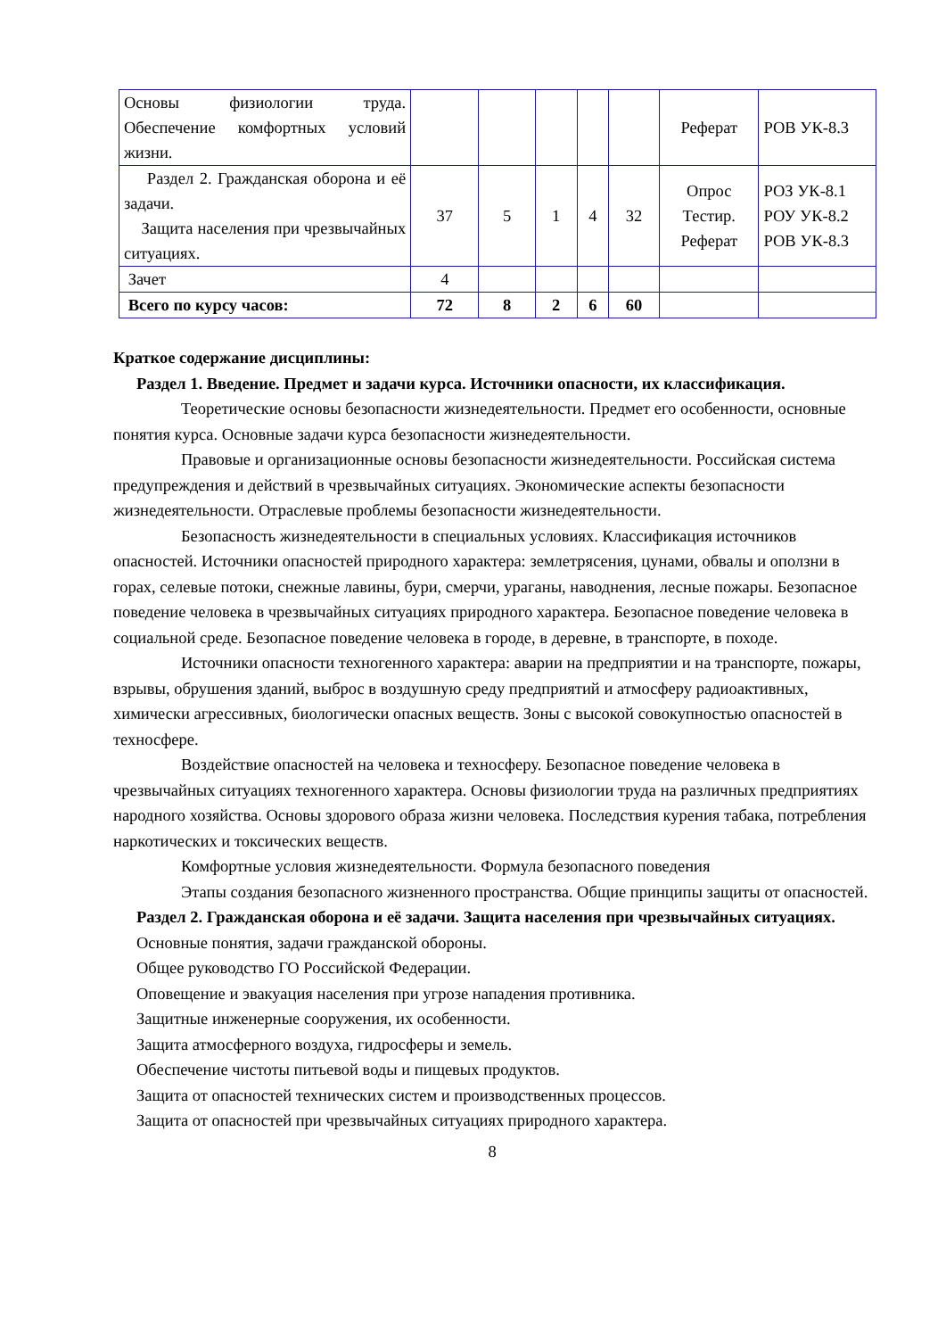| Основы физиологии труда. Обеспечение комфортных условий жизни. | | | | | | Реферат | РОВ УК-8.3 |
| Раздел 2. Гражданская оборона и её задачи. Защита населения при чрезвычайных ситуациях. | 37 | 5 | 1 | 4 | 32 | Опрос Тестир. Реферат | РОЗ УК-8.1 РОУ УК-8.2 РОВ УК-8.3 |
| Зачет | 4 | | | | | | |
| Всего по курсу часов: | 72 | 8 | 2 | 6 | 60 | | |
Краткое содержание дисциплины:
Раздел 1. Введение. Предмет и задачи курса. Источники опасности, их классификация.
Теоретические основы безопасности жизнедеятельности. Предмет его особенности, основные понятия курса. Основные задачи курса безопасности жизнедеятельности.
Правовые и организационные основы безопасности жизнедеятельности. Российская система предупреждения и действий в чрезвычайных ситуациях. Экономические аспекты безопасности жизнедеятельности. Отраслевые проблемы безопасности жизнедеятельности.
Безопасность жизнедеятельности в специальных условиях. Классификация источников опасностей. Источники опасностей природного характера: землетрясения, цунами, обвалы и оползни в горах, селевые потоки, снежные лавины, бури, смерчи, ураганы, наводнения, лесные пожары. Безопасное поведение человека в чрезвычайных ситуациях природного характера. Безопасное поведение человека в социальной среде. Безопасное поведение человека в городе, в деревне, в транспорте, в походе.
Источники опасности техногенного характера: аварии на предприятии и на транспорте, пожары, взрывы, обрушения зданий, выброс в воздушную среду предприятий и атмосферу радиоактивных, химически агрессивных, биологически опасных веществ. Зоны с высокой совокупностью опасностей в техносфере.
Воздействие опасностей на человека и техносферу. Безопасное поведение человека в чрезвычайных ситуациях техногенного характера. Основы физиологии труда на различных предприятиях народного хозяйства. Основы здорового образа жизни человека. Последствия курения табака, потребления наркотических и токсических веществ.
Комфортные условия жизнедеятельности. Формула безопасного поведения
Этапы создания безопасного жизненного пространства. Общие принципы защиты от опасностей.
Раздел 2. Гражданская оборона и её задачи. Защита населения при чрезвычайных ситуациях.
Основные понятия, задачи гражданской обороны.
Общее руководство ГО Российской Федерации.
Оповещение и эвакуация населения при угрозе нападения противника.
Защитные инженерные сооружения, их особенности.
Защита атмосферного воздуха, гидросферы и земель.
Обеспечение чистоты питьевой воды и пищевых продуктов.
Защита от опасностей технических систем и производственных процессов.
Защита от опасностей при чрезвычайных ситуациях природного характера.
8